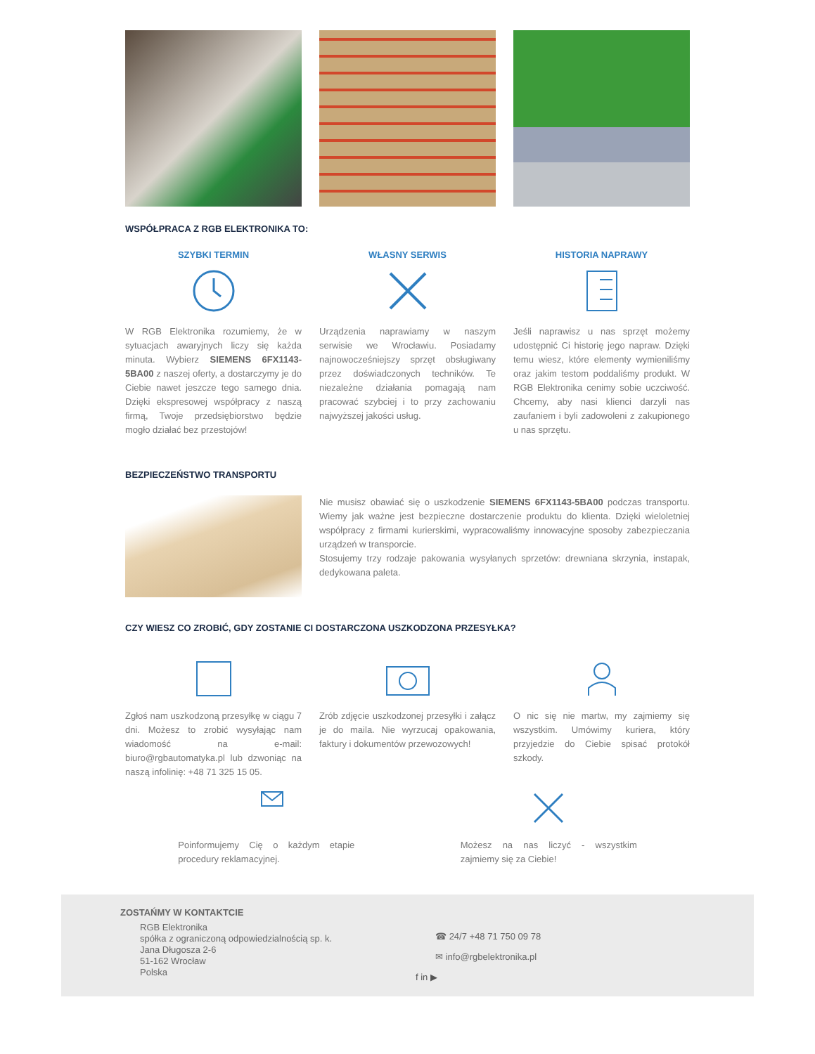WSPÓŁPRACA Z RGB ELEKTRONIKA TO:
SZYBKI TERMIN
W RGB Elektronika rozumiemy, że w sytuacjach awaryjnych liczy się każda minuta. Wybierz SIEMENS 6FX1143-5BA00 z naszej oferty, a dostarczymy je do Ciebie nawet jeszcze tego samego dnia. Dzięki ekspresowej współpracy z naszą firmą, Twoje przedsiębiorstwo będzie mogło działać bez przestojów!
WŁASNY SERWIS
Urządzenia naprawiamy w naszym serwisie we Wrocławiu. Posiadamy najnowocześniejszy sprzęt obsługiwany przez doświadczonych techników. Te niezależne działania pomagają nam pracować szybciej i to przy zachowaniu najwyższej jakości usług.
HISTORIA NAPRAWY
Jeśli naprawisz u nas sprzęt możemy udostępnić Ci historię jego napraw. Dzięki temu wiesz, które elementy wymieniliśmy oraz jakim testom poddaliśmy produkt. W RGB Elektronika cenimy sobie uczciwość. Chcemy, aby nasi klienci darzyli nas zaufaniem i byli zadowoleni z zakupionego u nas sprzętu.
BEZPIECZEŃSTWO TRANSPORTU
Nie musisz obawiać się o uszkodzenie SIEMENS 6FX1143-5BA00 podczas transportu. Wiemy jak ważne jest bezpieczne dostarczenie produktu do klienta. Dzięki wieloletniej współpracy z firmami kurierskimi, wypracowaliśmy innowacyjne sposoby zabezpieczania urządzeń w transporcie.
Stosujemy trzy rodzaje pakowania wysyłanych sprzetów: drewniana skrzynia, instapak, dedykowana paleta.
CZY WIESZ CO ZROBIĆ, GDY ZOSTANIE CI DOSTARCZONA USZKODZONA PRZESYŁKA?
Zgłoś nam uszkodzoną przesyłkę w ciągu 7 dni. Możesz to zrobić wysyłając nam wiadomość na e-mail: biuro@rgbautomatyka.pl lub dzwoniąc na naszą infolinię: +48 71 325 15 05.
Zrób zdjęcie uszkodzonej przesyłki i załącz je do maila. Nie wyrzucaj opakowania, faktury i dokumentów przewozowych!
O nic się nie martw, my zajmiemy się wszystkim. Umówimy kuriera, który przyjedzie do Ciebie spisać protokół szkody.
Poinformujemy Cię o każdym etapie procedury reklamacyjnej.
Możesz na nas liczyć - wszystkim zajmiemy się za Ciebie!
ZOSTAŃMY W KONTAKTCIE
RGB Elektronika
spółka z ograniczoną odpowiedzialnością sp. k.
Jana Długosza 2-6
51-162 Wrocław
Polska
☎ 24/7 +48 71 750 09 78
✉ info@rgbelektronika.pl
f in ▶